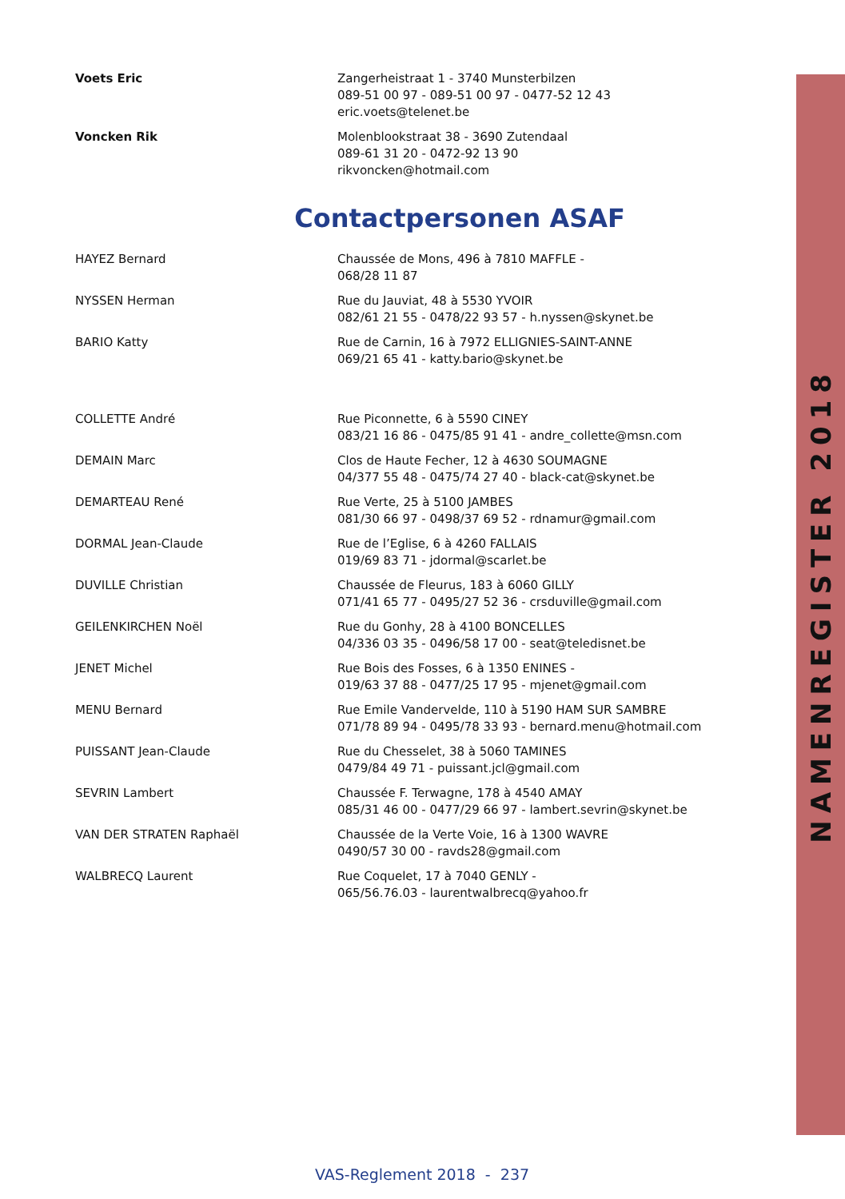| Voets Eric | Zangerheistraat 1 - 3740 Munsterbilzen 089-51 00 97 - 089-51 00 97 - 0477-52 12 43 eric.voets@telenet.be |
| Voncken Rik | Molenblookstraat 38 - 3690 Zutendaal 089-61 31 20 - 0472-92 13 90 rikvoncken@hotmail.com |
Contactpersonen ASAF
| HAYEZ Bernard | Chaussée de Mons, 496 à 7810 MAFFLE - 068/28 11 87 |
| NYSSEN Herman | Rue du Jauviat, 48 à 5530 YVOIR 082/61 21 55 - 0478/22 93 57 - h.nyssen@skynet.be |
| BARIO Katty | Rue de Carnin, 16 à 7972 ELLIGNIES-SAINT-ANNE 069/21 65 41 - katty.bario@skynet.be |
| COLLETTE André | Rue Piconnette, 6 à 5590 CINEY 083/21 16 86 - 0475/85 91 41 - andre_collette@msn.com |
| DEMAIN Marc | Clos de Haute Fecher, 12 à 4630 SOUMAGNE 04/377 55 48 - 0475/74 27 40 - black-cat@skynet.be |
| DEMARTEAU René | Rue Verte, 25 à 5100 JAMBES 081/30 66 97 - 0498/37 69 52 - rdnamur@gmail.com |
| DORMAL Jean-Claude | Rue de l’Eglise, 6 à 4260 FALLAIS 019/69 83 71 - jdormal@scarlet.be |
| DUVILLE Christian | Chaussée de Fleurus, 183 à 6060 GILLY 071/41 65 77 - 0495/27 52 36 - crsduville@gmail.com |
| GEILENKIRCHEN Noël | Rue du Gonhy, 28 à 4100 BONCELLES 04/336 03 35 - 0496/58 17 00 - seat@teledisnet.be |
| JENET Michel | Rue Bois des Fosses, 6 à 1350 ENINES - 019/63 37 88 - 0477/25 17 95 - mjenet@gmail.com |
| MENU Bernard | Rue Emile Vandervelde, 110 à 5190 HAM SUR SAMBRE 071/78 89 94 - 0495/78 33 93 - bernard.menu@hotmail.com |
| PUISSANT Jean-Claude | Rue du Chesselet, 38 à 5060 TAMINES 0479/84 49 71 - puissant.jcl@gmail.com |
| SEVRIN Lambert | Chaussée F. Terwagne, 178 à 4540 AMAY 085/31 46 00 - 0477/29 66 97 - lambert.sevrin@skynet.be |
| VAN DER STRATEN Raphaël | Chaussée de la Verte Voie, 16 à 1300 WAVRE 0490/57 30 00 - ravds28@gmail.com |
| WALBRECQ Laurent | Rue Coquelet, 17 à 7040 GENLY - 065/56.76.03 - laurentwalbrecq@yahoo.fr |
VAS-Reglement 2018 - 237
NAMENREGISTER 2018